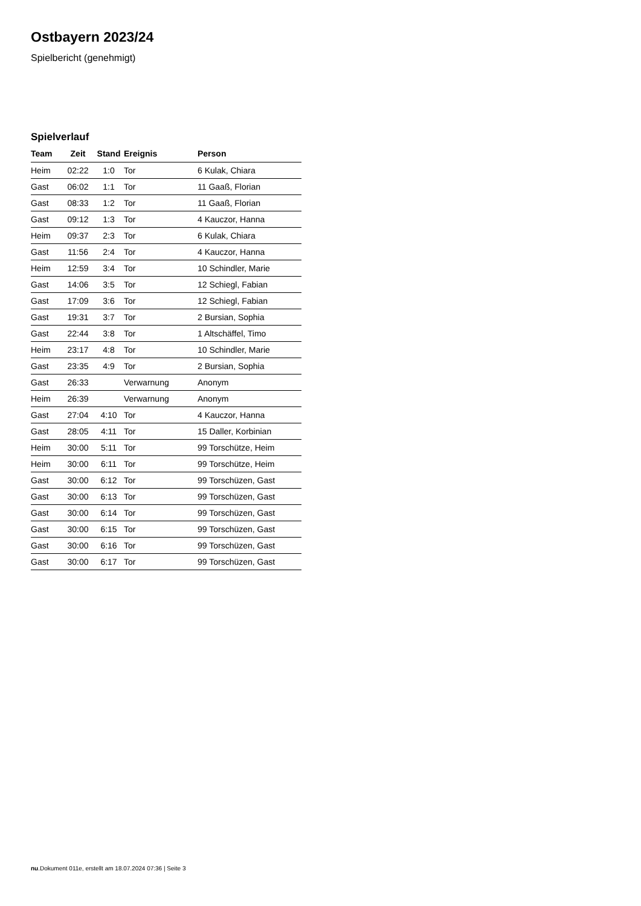Ostbayern 2023/24
Spielbericht (genehmigt)
Spielverlauf
| Team | Zeit | Stand | Ereignis | Person |
| --- | --- | --- | --- | --- |
| Heim | 02:22 | 1:0 | Tor | 6 Kulak, Chiara |
| Gast | 06:02 | 1:1 | Tor | 11 Gaaß, Florian |
| Gast | 08:33 | 1:2 | Tor | 11 Gaaß, Florian |
| Gast | 09:12 | 1:3 | Tor | 4 Kauczor, Hanna |
| Heim | 09:37 | 2:3 | Tor | 6 Kulak, Chiara |
| Gast | 11:56 | 2:4 | Tor | 4 Kauczor, Hanna |
| Heim | 12:59 | 3:4 | Tor | 10 Schindler, Marie |
| Gast | 14:06 | 3:5 | Tor | 12 Schiegl, Fabian |
| Gast | 17:09 | 3:6 | Tor | 12 Schiegl, Fabian |
| Gast | 19:31 | 3:7 | Tor | 2 Bursian, Sophia |
| Gast | 22:44 | 3:8 | Tor | 1 Altschäffel, Timo |
| Heim | 23:17 | 4:8 | Tor | 10 Schindler, Marie |
| Gast | 23:35 | 4:9 | Tor | 2 Bursian, Sophia |
| Gast | 26:33 | | Verwarnung | Anonym |
| Heim | 26:39 | | Verwarnung | Anonym |
| Gast | 27:04 | 4:10 | Tor | 4 Kauczor, Hanna |
| Gast | 28:05 | 4:11 | Tor | 15 Daller, Korbinian |
| Heim | 30:00 | 5:11 | Tor | 99 Torschütze, Heim |
| Heim | 30:00 | 6:11 | Tor | 99 Torschütze, Heim |
| Gast | 30:00 | 6:12 | Tor | 99 Torschüzen, Gast |
| Gast | 30:00 | 6:13 | Tor | 99 Torschüzen, Gast |
| Gast | 30:00 | 6:14 | Tor | 99 Torschüzen, Gast |
| Gast | 30:00 | 6:15 | Tor | 99 Torschüzen, Gast |
| Gast | 30:00 | 6:16 | Tor | 99 Torschüzen, Gast |
| Gast | 30:00 | 6:17 | Tor | 99 Torschüzen, Gast |
nu.Dokument 011e, erstellt am 18.07.2024 07:36 | Seite 3